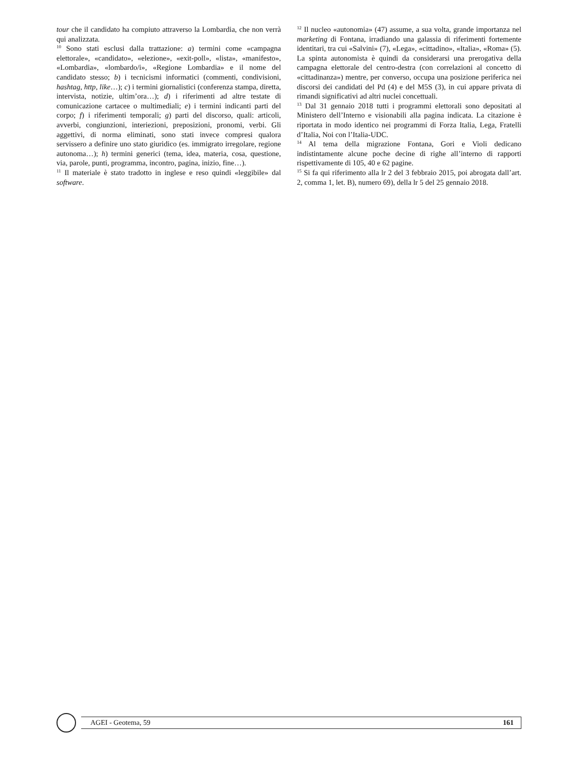tour che il candidato ha compiuto attraverso la Lombardia, che non verrà qui analizzata.
<sup>10</sup> Sono stati esclusi dalla trattazione: a) termini come «campagna elettorale», «candidato», «elezione», «exit-poll», «lista», «manifesto», «Lombardia», «lombardo/i», «Regione Lombardia» e il nome del candidato stesso; b) i tecnicismi informatici (commenti, condivisioni, hashtag, http, like…); c) i termini giornalistici (conferenza stampa, diretta, intervista, notizie, ultim’ora…); d) i riferimenti ad altre testate di comunicazione cartacee o multimediali; e) i termini indicanti parti del corpo; f) i riferimenti temporali; g) parti del discorso, quali: articoli, avverbi, congiunzioni, interiezioni, preposizioni, pronomi, verbi. Gli aggettivi, di norma eliminati, sono stati invece compresi qualora servissero a definire uno stato giuridico (es. immigrato irregolare, regione autonoma…); h) termini generici (tema, idea, materia, cosa, questione, via, parole, punti, programma, incontro, pagina, inizio, fine…).
<sup>11</sup> Il materiale è stato tradotto in inglese e reso quindi «leggibile» dal software.
<sup>12</sup> Il nucleo «autonomia» (47) assume, a sua volta, grande importanza nel marketing di Fontana, irradiando una galassia di riferimenti fortemente identitari, tra cui «Salvini» (7), «Lega», «cittadino», «Italia», «Roma» (5). La spinta autonomista è quindi da considerarsi una prerogativa della campagna elettorale del centro-destra (con correlazioni al concetto di «cittadinanza») mentre, per converso, occupa una posizione periferica nei discorsi dei candidati del Pd (4) e del M5S (3), in cui appare privata di rimandi significativi ad altri nuclei concettuali.
<sup>13</sup> Dal 31 gennaio 2018 tutti i programmi elettorali sono depositati al Ministero dell’Interno e visionabili alla pagina indicata. La citazione è riportata in modo identico nei programmi di Forza Italia, Lega, Fratelli d’Italia, Noi con l’Italia-UDC.
<sup>14</sup> Al tema della migrazione Fontana, Gori e Violi dedicano indistintamente alcune poche decine di righe all’interno di rapporti rispettivamente di 105, 40 e 62 pagine.
<sup>15</sup> Si fa qui riferimento alla lr 2 del 3 febbraio 2015, poi abrogata dall’art. 2, comma 1, let. B), numero 69), della lr 5 del 25 gennaio 2018.
AGEI - Geotema, 59 161